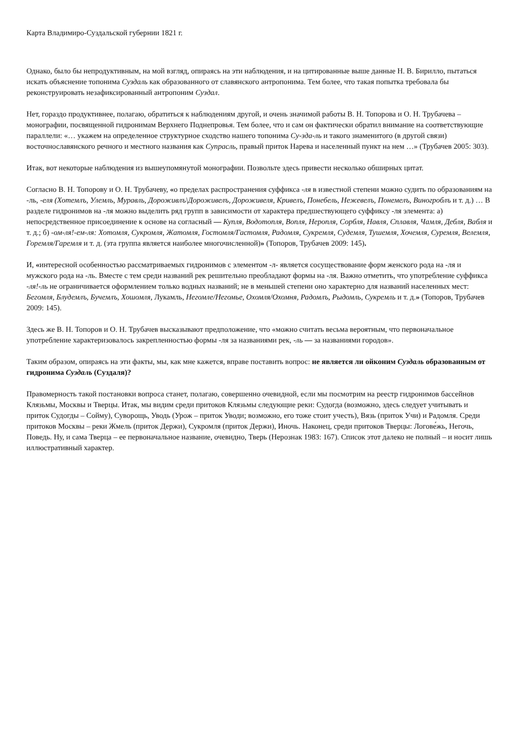Карта Владимиро-Суздальской губернии 1821 г.
Однако, было бы непродуктивным, на мой взгляд, опираясь на эти наблюдения, и на цитированные выше данные Н. В. Бирилло, пытаться искать объяснение топонима Суздаль как образованного от славянского антропонима. Тем более, что такая попытка требовала бы реконструировать незафиксированный антропоним Суздал.
Нет, гораздо продуктивнее, полагаю, обратиться к наблюдениям другой, и очень значимой работы В. Н. Топорова и О. Н. Трубачева – монографии, посвященной гидронимам Верхнего Поднепровья. Тем более, что и сам он фактически обратил внимание на соответствующие параллели: «… укажем на определенное структурное сходство нашего топонима Су-зда-ль и такого знаменитого (в другой связи) восточнославянского речного и местного названия как Супрасль, правый приток Нарева и населенный пункт на нем …» (Трубачев 2005: 303).
Итак, вот некоторые наблюдения из вышеупомянутой монографии. Позвольте здесь привести несколько обширных цитат.
Согласно В. Н. Топорову и О. Н. Трубачеву, «о пределах распространения суффикса -ля в известной степени можно судить по образованиям на -ль, -еля (Хотемлъ, Улемль, Муравль, Дороживлъ\Дороживелъ, Дороживеля, Кривелъ, Понебель, Нежевелъ, Понемелъ, Виногроблъ и т. д.) … В разделе гидронимов на -ля можно выделить ряд групп в зависимости от характера предшествующего суффиксу -ля элемента: а) непосредственное присоединение к основе на согласный — Купля, Водотопля, Вопля, Неропля, Сорбля, Навля, Сплавля, Чамля, Дебля, Вабля и т. д.; б) -ом-ля!-ем-ля: Хотомля, Сукромля, Жатомля, Гостомля/Гастомля, Радомля, Сукремля, Судемля, Тушемля, Хочемля, Суремля, Велемля, Горемля/Гаремля и т. д. (эта группа является наиболее многочисленной)» (Топоров, Трубачев 2009: 145).
И, «интересной особенностью рассматриваемых гидронимов с элементом -л- является сосуществование форм женского рода на -ля и мужского рода на -ль. Вместе с тем среди названий рек решительно преобладают формы на -ля. Важно отметить, что употребление суффикса -ля!-ль не ограничивается оформлением только водных названий; не в меньшей степени оно характерно для названий населенных мест: Бегомля, Блудемлъ, Бучемлъ, Хошомля, Лукамль, Негомле/Негомье, Охомля/Охомня, Радомлъ, Рыдомль, Сукремль и т. д.» (Топоров, Трубачев 2009: 145).
Здесь же В. Н. Топоров и О. Н. Трубачев высказывают предположение, что «можно считать весьма вероятным, что первоначальное употребление характеризовалось закрепленностью формы -ля за названиями рек, -ль — за названиями городов».
Таким образом, опираясь на эти факты, мы, как мне кажется, вправе поставить вопрос: не является ли ойконим Суздаль образованным от гидронима Суздаль (Суздаля)?
Правомерность такой постановки вопроса станет, полагаю, совершенно очевидной, если мы посмотрим на реестр гидронимов бассейнов Клязьмы, Москвы и Тверцы. Итак, мы видим среди притоков Клязьмы следующие реки: Судогда (возможно, здесь следует учитывать и приток Судогды – Сойму), Суворощь, Уводь (Урож – приток Уводи; возможно, его тоже стоит учесть), Вязь (приток Учи) и Радомля. Среди притоков Москвы – реки Жмель (приток Держи), Сукромля (приток Держи), Иночь. Наконец, среди притоков Тверцы: Логове́жь, Негочь, Поведь. Ну, и сама Тверца – ее первоначальное название, очевидно, Тверь (Нерознак 1983: 167). Список этот далеко не полный – и носит лишь иллюстративный характер.